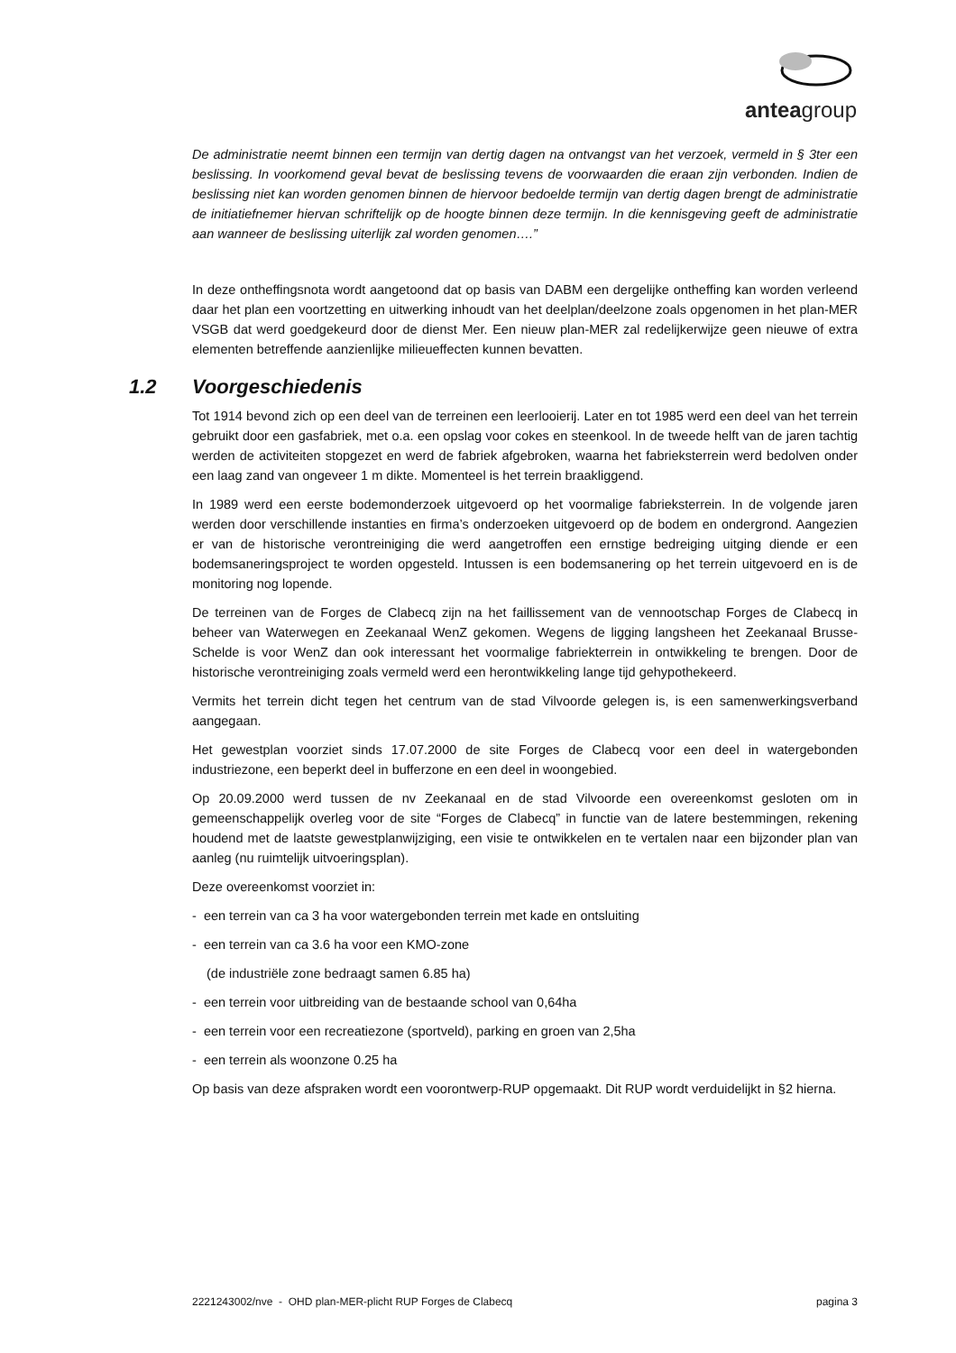anteagroup
De administratie neemt binnen een termijn van dertig dagen na ontvangst van het verzoek, vermeld in § 3ter een beslissing. In voorkomend geval bevat de beslissing tevens de voorwaarden die eraan zijn verbonden. Indien de beslissing niet kan worden genomen binnen de hiervoor bedoelde termijn van dertig dagen brengt de administratie de initiatiefnemer hiervan schriftelijk op de hoogte binnen deze termijn. In die kennisgeving geeft de administratie aan wanneer de beslissing uiterlijk zal worden genomen….”
In deze ontheffingsnota wordt aangetoond dat op basis van DABM een dergelijke ontheffing kan worden verleend daar het plan een voortzetting en uitwerking inhoudt van het deelplan/deelzone zoals opgenomen in het plan-MER VSGB dat werd goedgekeurd door de dienst Mer. Een nieuw plan-MER zal redelijkerwijze geen nieuwe of extra elementen betreffende aanzienlijke milieueffecten kunnen bevatten.
1.2 Voorgeschiedenis
Tot 1914 bevond zich op een deel van de terreinen een leerlooierij. Later en tot 1985 werd een deel van het terrein gebruikt door een gasfabriek, met o.a. een opslag voor cokes en steenkool. In de tweede helft van de jaren tachtig werden de activiteiten stopgezet en werd de fabriek afgebroken, waarna het fabrieksterrein werd bedolven onder een laag zand van ongeveer 1 m dikte. Momenteel is het terrein braakliggend.
In 1989 werd een eerste bodemonderzoek uitgevoerd op het voormalige fabrieksterrein. In de volgende jaren werden door verschillende instanties en firma’s onderzoeken uitgevoerd op de bodem en ondergrond. Aangezien er van de historische verontreiniging die werd aangetroffen een ernstige bedreiging uitging diende er een bodemsaneringsproject te worden opgesteld. Intussen is een bodemsanering op het terrein uitgevoerd en is de monitoring nog lopende.
De terreinen van de Forges de Clabecq zijn na het faillissement van de vennootschap Forges de Clabecq in beheer van Waterwegen en Zeekanaal WenZ gekomen. Wegens de ligging langsheen het Zeekanaal Brusse-Schelde is voor WenZ dan ook interessant het voormalige fabriekterrein in ontwikkeling te brengen. Door de historische verontreiniging zoals vermeld werd een herontwikkeling lange tijd gehypothekeerd.
Vermits het terrein dicht tegen het centrum van de stad Vilvoorde gelegen is, is een samenwerkingsverband aangegaan.
Het gewestplan voorziet sinds 17.07.2000 de site Forges de Clabecq voor een deel in watergebonden industriezone, een beperkt deel in bufferzone en een deel in woongebied.
Op 20.09.2000 werd tussen de nv Zeekanaal en de stad Vilvoorde een overeenkomst gesloten om in gemeenschappelijk overleg voor de site “Forges de Clabecq” in functie van de latere bestemmingen, rekening houdend met de laatste gewestplanwijziging, een visie te ontwikkelen en te vertalen naar een bijzonder plan van aanleg (nu ruimtelijk uitvoeringsplan).
Deze overeenkomst voorziet in:
- een terrein van ca 3 ha voor watergebonden terrein met kade en ontsluiting
- een terrein van ca 3.6 ha voor een KMO-zone
(de industriële zone bedraagt samen 6.85 ha)
- een terrein voor uitbreiding van de bestaande school van 0,64ha
- een terrein voor een recreatiezone (sportveld), parking en groen van 2,5ha
- een terrein als woonzone 0.25 ha
Op basis van deze afspraken wordt een voorontwerp-RUP opgemaakt. Dit RUP wordt verduidelijkt in §2 hierna.
2221243002/nve - OHD plan-MER-plicht RUP Forges de Clabecq pagina 3